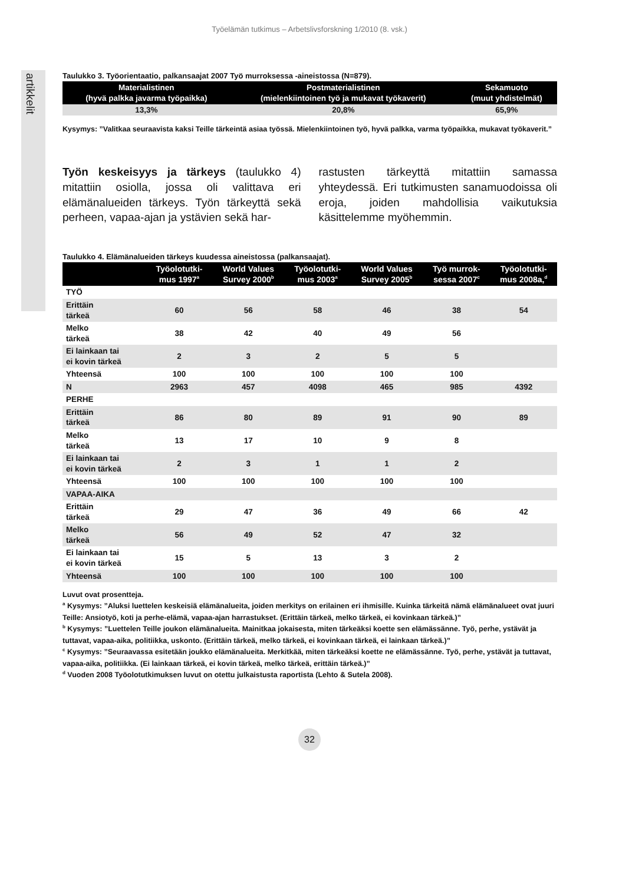artikkelit
Työelämän tutkimus – Arbetslivsforskning 1/2010 (8. vsk.)
Taulukko 3. Työorientaatio, palkansaajat 2007 Työ murroksessa -aineistossa (N=879).
| Materialistinen (hyvä palkka javarma työpaikka) | Postmaterialistinen (mielenkiintoinen työ ja mukavat työkaverit) | Sekamuoto (muut yhdistelmät) |
| --- | --- | --- |
| 13,3% | 20,8% | 65,9% |
Kysymys: ”Valitkaa seuraavista kaksi Teille tärkeintä asiaa työssä. Mielenkiintoinen työ, hyvä palkka, varma työpaikka, mukavat työkaverit.”
Työn keskeisyys ja tärkeys (taulukko 4) mitattiin osiolla, jossa oli valittava eri elämänalueiden tärkeys. Työn tärkeyttä sekä perheen, vapaa-ajan ja ystävien sekä har-
rastusten tärkeyttä mitattiin samassa yhteydessä. Eri tutkimusten sanamuodoissa oli eroja, joiden mahdollisia vaikutuksia käsittelemme myöhemmin.
Taulukko 4. Elämänalueiden tärkeys kuudessa aineistossa (palkansaajat).
| | Työolotutki- mus 1997<sup>a</sup> | World Values Survey 2000<sup>b</sup> | Työolotutki- mus 2003<sup>a</sup> | World Values Survey 2005<sup>b</sup> | Työ murrok- sessa 2007<sup>c</sup> | Työolotutki- mus 2008a,<sup>d</sup> |
| --- | --- | --- | --- | --- | --- | --- |
| TYÖ | | | | | | |
| Erittäin tärkeä | 60 | 56 | 58 | 46 | 38 | 54 |
| Melko tärkeä | 38 | 42 | 40 | 49 | 56 | |
| Ei lainkaan tai ei kovin tärkeä | 2 | 3 | 2 | 5 | 5 | |
| Yhteensä | 100 | 100 | 100 | 100 | 100 | |
| N | 2963 | 457 | 4098 | 465 | 985 | 4392 |
| PERHE | | | | | | |
| Erittäin tärkeä | 86 | 80 | 89 | 91 | 90 | 89 |
| Melko tärkeä | 13 | 17 | 10 | 9 | 8 | |
| Ei lainkaan tai ei kovin tärkeä | 2 | 3 | 1 | 1 | 2 | |
| Yhteensä | 100 | 100 | 100 | 100 | 100 | |
| VAPAA-AIKA | | | | | | |
| Erittäin tärkeä | 29 | 47 | 36 | 49 | 66 | 42 |
| Melko tärkeä | 56 | 49 | 52 | 47 | 32 | |
| Ei lainkaan tai ei kovin tärkeä | 15 | 5 | 13 | 3 | 2 | |
| Yhteensä | 100 | 100 | 100 | 100 | 100 | |
Luvut ovat prosentteja.
<sup>a</sup> Kysymys: ”Aluksi luettelen keskeisiä elämänalueita, joiden merkitys on erilainen eri ihmisille. Kuinka tärkeitä nämä elämänalueet ovat juuri Teille: Ansiotyö, koti ja perhe-elämä, vapaa-ajan harrastukset. (Erittäin tärkeä, melko tärkeä, ei kovinkaan tärkeä.)”
<sup>b</sup> Kysymys: ”Luettelen Teille joukon elämänalueita. Mainitkaa jokaisesta, miten tärkeäksi koette sen elämässänne. Työ, perhe, ystävät ja tuttavat, vapaa-aika, politiikka, uskonto. (Erittäin tärkeä, melko tärkeä, ei kovinkaan tärkeä, ei lainkaan tärkeä.)”
<sup>c</sup> Kysymys: ”Seuraavassa esitetään joukko elämänalueita. Merkitkää, miten tärkeäksi koette ne elämässänne. Työ, perhe, ystävät ja tuttavat, vapaa-aika, politiikka. (Ei lainkaan tärkeä, ei kovin tärkeä, melko tärkeä, erittäin tärkeä.)”
<sup>d</sup> Vuoden 2008 Työolotutkimuksen luvut on otettu julkaistusta raportista (Lehto & Sutela 2008).
32